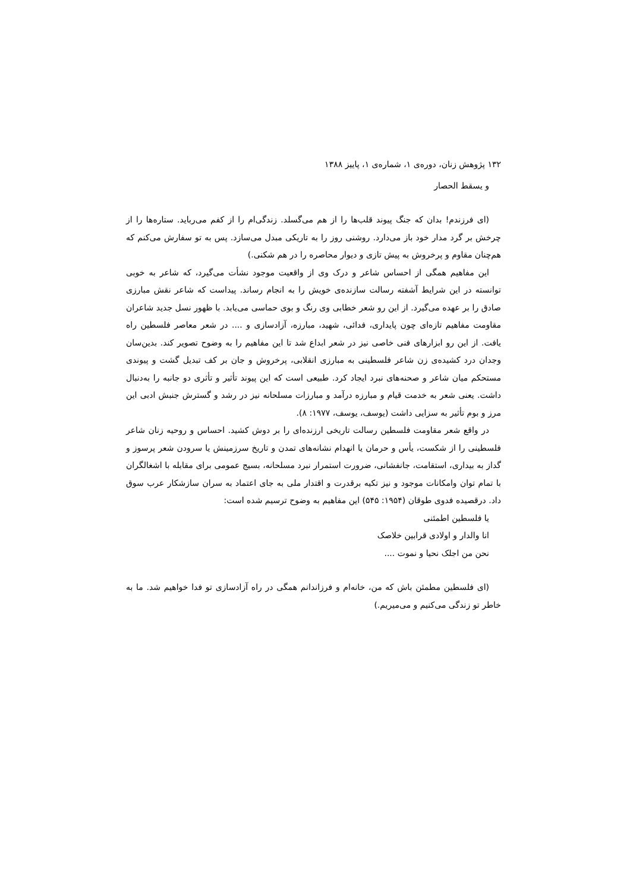۱۳۲ پژوهش زنان، دوره‌ی ۱، شماره‌ی ۱، پاییز ۱۳۸۸
و يسقط الحصار
(ای فرزندم! بدان که جنگ پیوند قلب‌ها را از هم می‌گسلد. زندگی‌ام را از کفم می‌رباید. ستاره‌ها را از چرخش بر گرد مدار خود باز می‌دارد. روشنی روز را به تاریکی مبدل می‌سازد. پس به تو سفارش می‌کنم که هم‌چنان مقاوم و پرخروش به پیش تازی و دیوار محاصره را در هم شکنی.)
این مفاهیم همگی از احساس شاعر و درک وی از واقعیت موجود نشأت می‌گیرد، که شاعر به خوبی توانسته در این شرایط آشفته رسالت سازنده‌ی خویش را به انجام رساند. پیداست که شاعر نقش مبارزی صادق را بر عهده می‌گیرد. از این رو شعر خطابی وی رنگ و بوی حماسی می‌یابد. با ظهور نسل جدید شاعران مقاومت مفاهیم تازه‌ای چون پایداری، فدائی، شهید، مبارزه، آزادسازی و .... در شعر معاصر فلسطین راه یافت. از این رو ابزارهای فنی خاصی نیز در شعر ابداع شد تا این مفاهیم را به وضوح تصویر کند. بدین‌سان وجدان درد کشیده‌ی زن شاعر فلسطینی به مبارزی انقلابی، پرخروش و جان بر کف تبدیل گشت و پیوندی مستحکم میان شاعر و صحنه‌های نبرد ایجاد کرد. طبیعی است که این پیوند تأثیر و تأثری دو جانبه را به‌دنبال داشت. یعنی شعر به خدمت قیام و مبارزه درآمد و مبارزات مسلحانه نیز در رشد و گسترش جنبش ادبی این مرز و بوم تأثیر به سزایی داشت (یوسف، یوسف، ۱۹۷۷: ۸).
در واقع شعر مقاومت فلسطین رسالت تاریخی ارزنده‌ای را بر دوش کشید. احساس و روحیه زنان شاعر فلسطینی را از شکست، یأس و حرمان یا انهدام نشانه‌های تمدن و تاریخ سرزمینش یا سرودن شعر پرسوز و گداز به بیداری، استقامت، جانفشانی، ضرورت استمرار نبرد مسلحانه، بسیج عمومی برای مقابله با اشغالگران با تمام توان وامکانات موجود و نیز تکیه برقدرت و اقتدار ملی به جای اعتماد به سران سازشکار عرب سوق داد. درقصیده فدوی طوقان (۱۹۵۴: ۵۴۵) این مفاهیم به وضوح ترسیم شده است:
يا فلسطين اطمئنی
انا والدار و اولادی قرابين خلاصک
نحن من اجلک نحيا و نموت ....
(ای فلسطین مطمئن باش که من، خانه‌ام و فرزاندانم همگی در راه آزادسازی تو فدا خواهیم شد. ما به خاطر تو زندگی می‌کنیم و می‌میریم.)